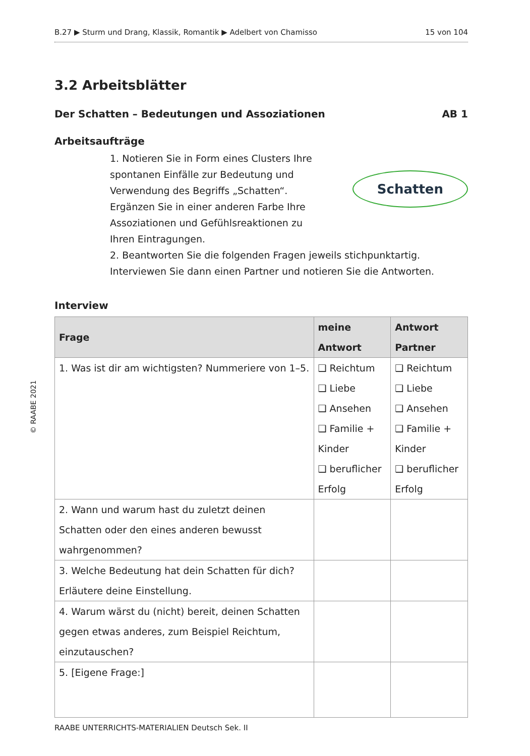© RAABE 2021
B.27 ▶ Sturm und Drang, Klassik, Romantik ▶ Adelbert von Chamisso 15 von 104
3.2 Arbeitsblätter
Der Schatten – Bedeutungen und Assoziationen AB 1
Arbeitsaufträge
1. Notieren Sie in Form eines Clusters Ihre spontanen Einfälle zur Bedeutung und Verwendung des Begriffs „Schatten“. Ergänzen Sie in einer anderen Farbe Ihre Assoziationen und Gefühlsreaktionen zu Ihren Eintragungen.
Schatten
2. Beantworten Sie die folgenden Fragen jeweils stichpunktartig. Interviewen Sie dann einen Partner und notieren Sie die Antworten.
Interview
| Frage | meine Antwort | Antwort Partner |
| --- | --- | --- |
| 1. Was ist dir am wichtigsten? Nummeriere von 1–5. | ❑ Reichtum ❑ Liebe ❑ Ansehen ❑ Familie + Kinder ❑ beruflicher Erfolg | ❑ Reichtum ❑ Liebe ❑ Ansehen ❑ Familie + Kinder ❑ beruflicher Erfolg |
| 2. Wann und warum hast du zuletzt deinen Schatten oder den eines anderen bewusst wahrgenommen? | | |
| 3. Welche Bedeutung hat dein Schatten für dich? Erläutere deine Einstellung. | | |
| 4. Warum wärst du (nicht) bereit, deinen Schatten gegen etwas anderes, zum Beispiel Reichtum, einzutauschen? | | |
| 5. [Eigene Frage:] | | |
RAABE UNTERRICHTS-MATERIALIEN Deutsch Sek. II